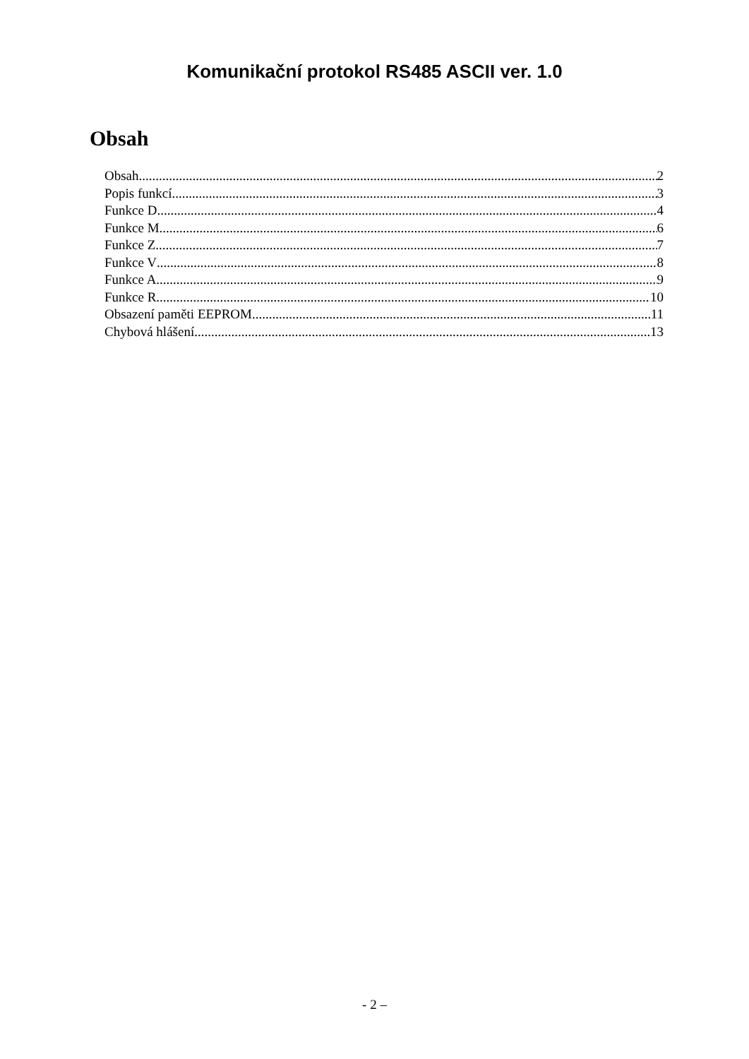Komunikační protokol RS485 ASCII ver. 1.0
Obsah
Obsah 2
Popis funkcí 3
Funkce D 4
Funkce M 6
Funkce Z 7
Funkce V 8
Funkce A 9
Funkce R 10
Obsazení paměti EEPROM 11
Chybová hlášení 13
- 2 –